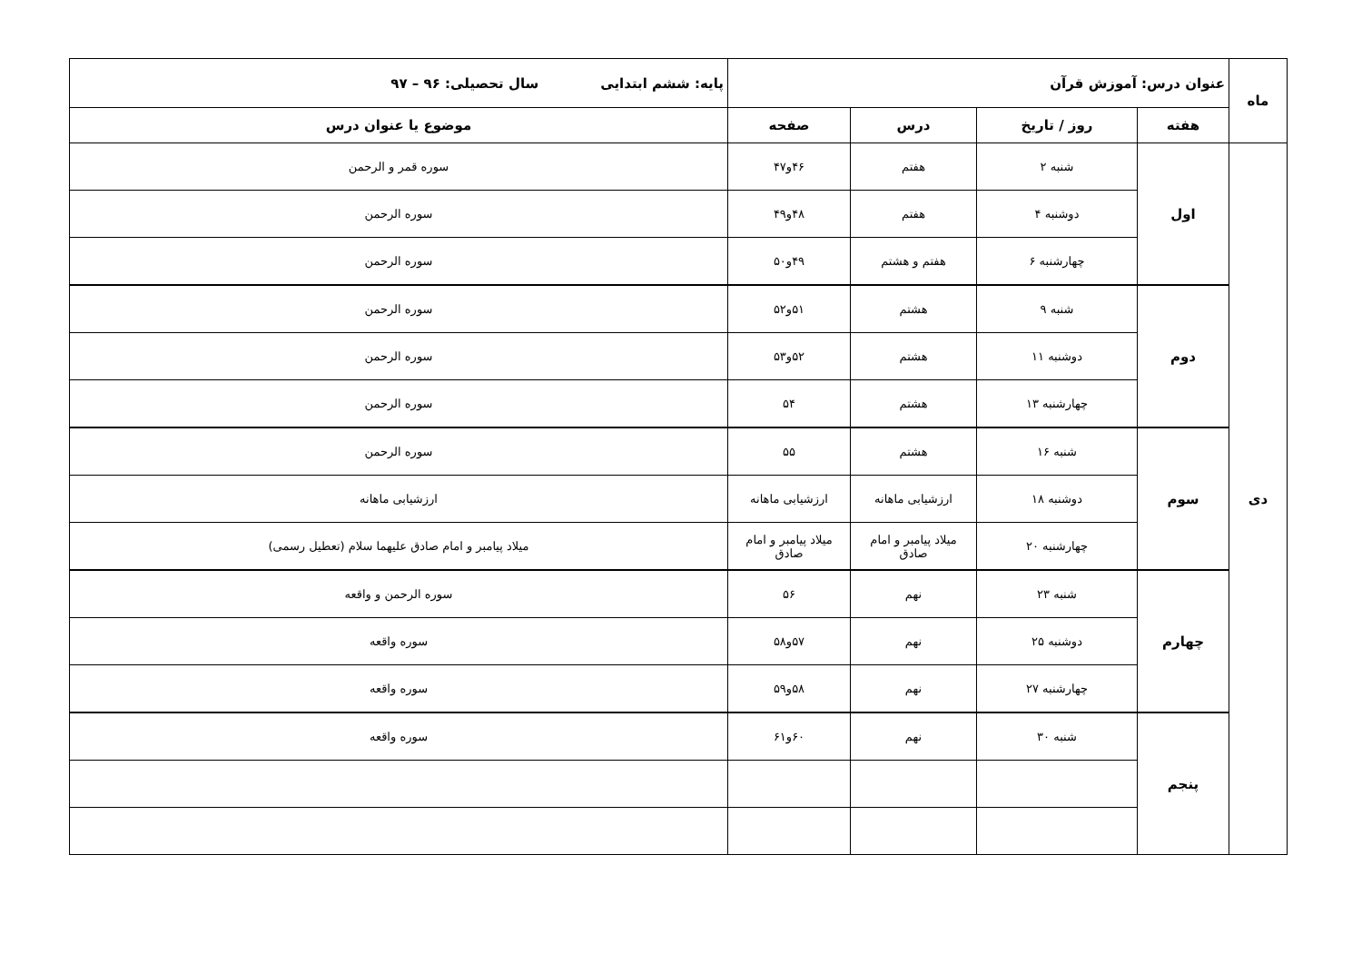| ماه | عنوان درس: آموزش قرآن | | | | پایه: ششم ابتدایی سال تحصیلی: ۹۶ – ۹۷ |
| | هفته | روز / تاریخ | درس | صفحه | موضوع یا عنوان درس |
| دی | اول | شنبه ۲ | هفتم | ۴۶و۴۷ | سوره قمر و الرحمن |
| | | دوشنبه ۴ | هفتم | ۴۸و۴۹ | سوره الرحمن |
| | | چهارشنبه ۶ | هفتم و هشتم | ۴۹و۵۰ | سوره الرحمن |
| | دوم | شنبه ۹ | هشتم | ۵۱و۵۲ | سوره الرحمن |
| | | دوشنبه ۱۱ | هشتم | ۵۲و۵۳ | سوره الرحمن |
| | | چهارشنبه ۱۳ | هشتم | ۵۴ | سوره الرحمن |
| | سوم | شنبه ۱۶ | هشتم | ۵۵ | سوره الرحمن |
| | | دوشنبه ۱۸ | ارزشیابی ماهانه | ارزشیابی ماهانه | ارزشیابی ماهانه |
| | | چهارشنبه ۲۰ | میلاد پیامبر و امام صادق | میلاد پیامبر و امام صادق | میلاد پیامبر و امام صادق علیهما سلام (تعطیل رسمی) |
| | چهارم | شنبه ۲۳ | نهم | ۵۶ | سوره الرحمن و واقعه |
| | | دوشنبه ۲۵ | نهم | ۵۷و۵۸ | سوره واقعه |
| | | چهارشنبه ۲۷ | نهم | ۵۸و۵۹ | سوره واقعه |
| | پنجم | شنبه ۳۰ | نهم | ۶۰و۶۱ | سوره واقعه |